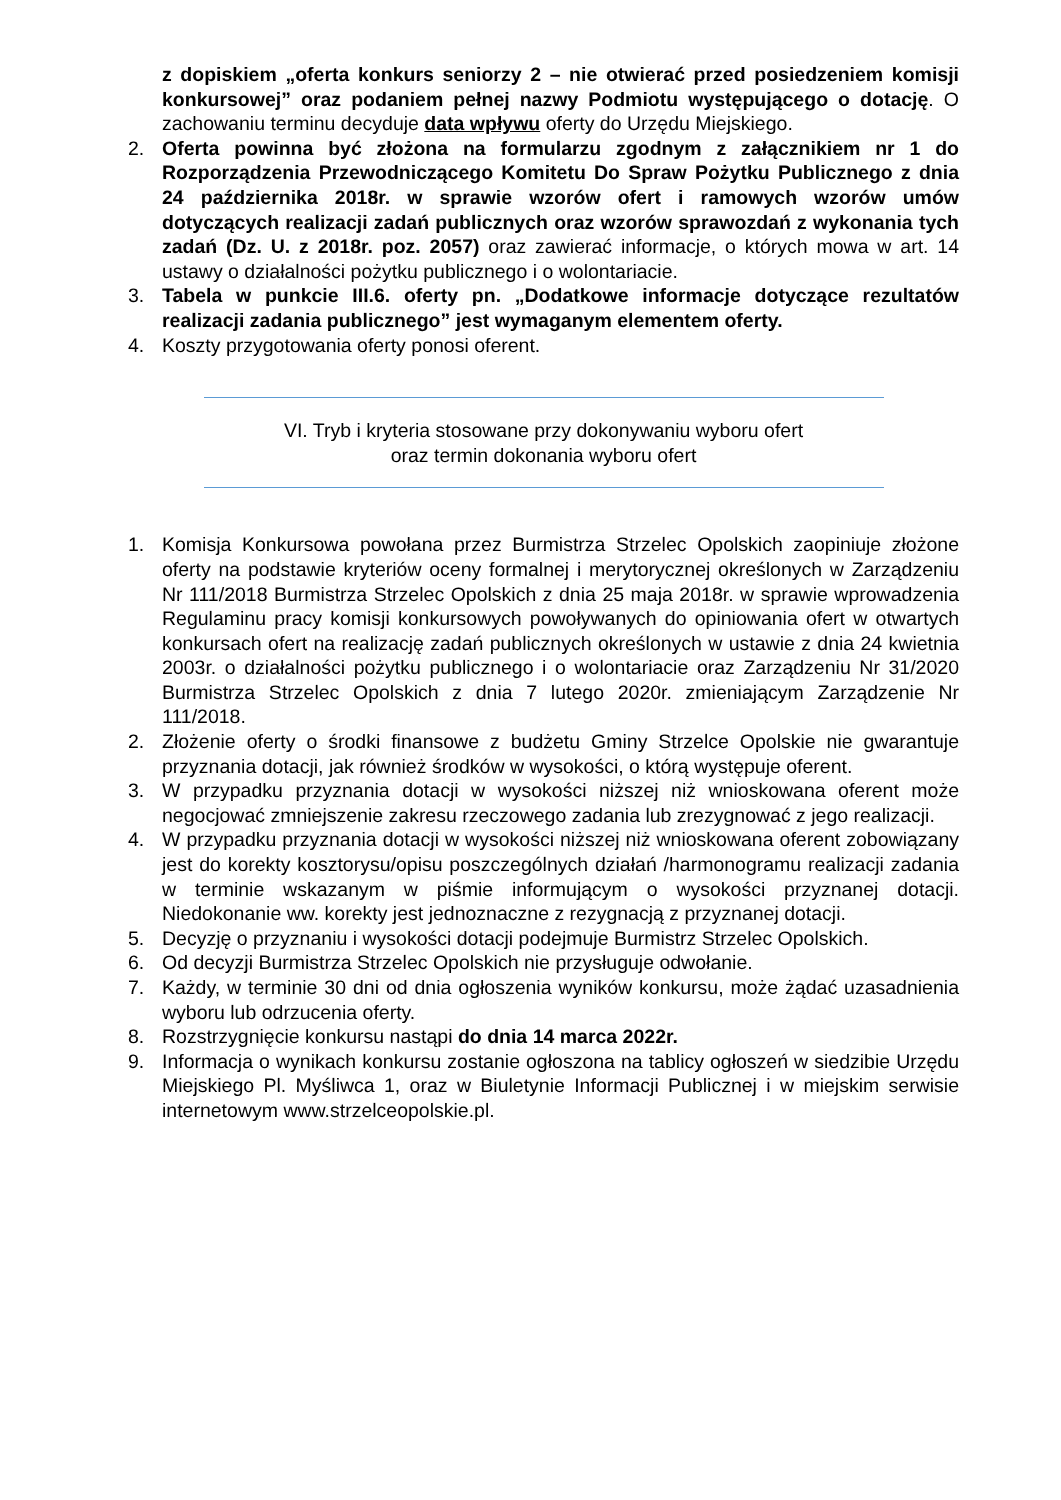z dopiskiem „oferta konkurs seniorzy 2 – nie otwierać przed posiedzeniem komisji konkursowej” oraz podaniem pełnej nazwy Podmiotu występującego o dotację. O zachowaniu terminu decyduje data wpływu oferty do Urzędu Miejskiego.
2. Oferta powinna być złożona na formularzu zgodnym z załącznikiem nr 1 do Rozporządzenia Przewodniczącego Komitetu Do Spraw Pożytku Publicznego z dnia 24 października 2018r. w sprawie wzorów ofert i ramowych wzorów umów dotyczących realizacji zadań publicznych oraz wzorów sprawozdań z wykonania tych zadań (Dz. U. z 2018r. poz. 2057) oraz zawierać informacje, o których mowa w art. 14 ustawy o działalności pożytku publicznego i o wolontariacie.
3. Tabela w punkcie III.6. oferty pn. „Dodatkowe informacje dotyczące rezultatów realizacji zadania publicznego” jest wymaganym elementem oferty.
4. Koszty przygotowania oferty ponosi oferent.
VI. Tryb i kryteria stosowane przy dokonywaniu wyboru ofert
oraz termin dokonania wyboru ofert
1. Komisja Konkursowa powołana przez Burmistrza Strzelec Opolskich zaopiniuje złożone oferty na podstawie kryteriów oceny formalnej i merytorycznej określonych w Zarządzeniu Nr 111/2018 Burmistrza Strzelec Opolskich z dnia 25 maja 2018r. w sprawie wprowadzenia Regulaminu pracy komisji konkursowych powoływanych do opiniowania ofert w otwartych konkursach ofert na realizację zadań publicznych określonych w ustawie z dnia 24 kwietnia 2003r. o działalności pożytku publicznego i o wolontariacie oraz Zarządzeniu Nr 31/2020 Burmistrza Strzelec Opolskich z dnia 7 lutego 2020r. zmieniającym Zarządzenie Nr 111/2018.
2. Złożenie oferty o środki finansowe z budżetu Gminy Strzelce Opolskie nie gwarantuje przyznania dotacji, jak również środków w wysokości, o którą występuje oferent.
3. W przypadku przyznania dotacji w wysokości niższej niż wnioskowana oferent może negocjować zmniejszenie zakresu rzeczowego zadania lub zrezygnować z jego realizacji.
4. W przypadku przyznania dotacji w wysokości niższej niż wnioskowana oferent zobowiązany jest do korekty kosztorysu/opisu poszczególnych działań /harmonogramu realizacji zadania w terminie wskazanym w piśmie informującym o wysokości przyznanej dotacji. Niedokonanie ww. korekty jest jednoznaczne z rezygnacją z przyznanej dotacji.
5. Decyzję o przyznaniu i wysokości dotacji podejmuje Burmistrz Strzelec Opolskich.
6. Od decyzji Burmistrza Strzelec Opolskich nie przysługuje odwołanie.
7. Każdy, w terminie 30 dni od dnia ogłoszenia wyników konkursu, może żądać uzasadnienia wyboru lub odrzucenia oferty.
8. Rozstrzygnięcie konkursu nastąpi do dnia 14 marca 2022r.
9. Informacja o wynikach konkursu zostanie ogłoszona na tablicy ogłoszeń w siedzibie Urzędu Miejskiego Pl. Myśliwca 1, oraz w Biuletynie Informacji Publicznej i w miejskim serwisie internetowym www.strzelceopolskie.pl.